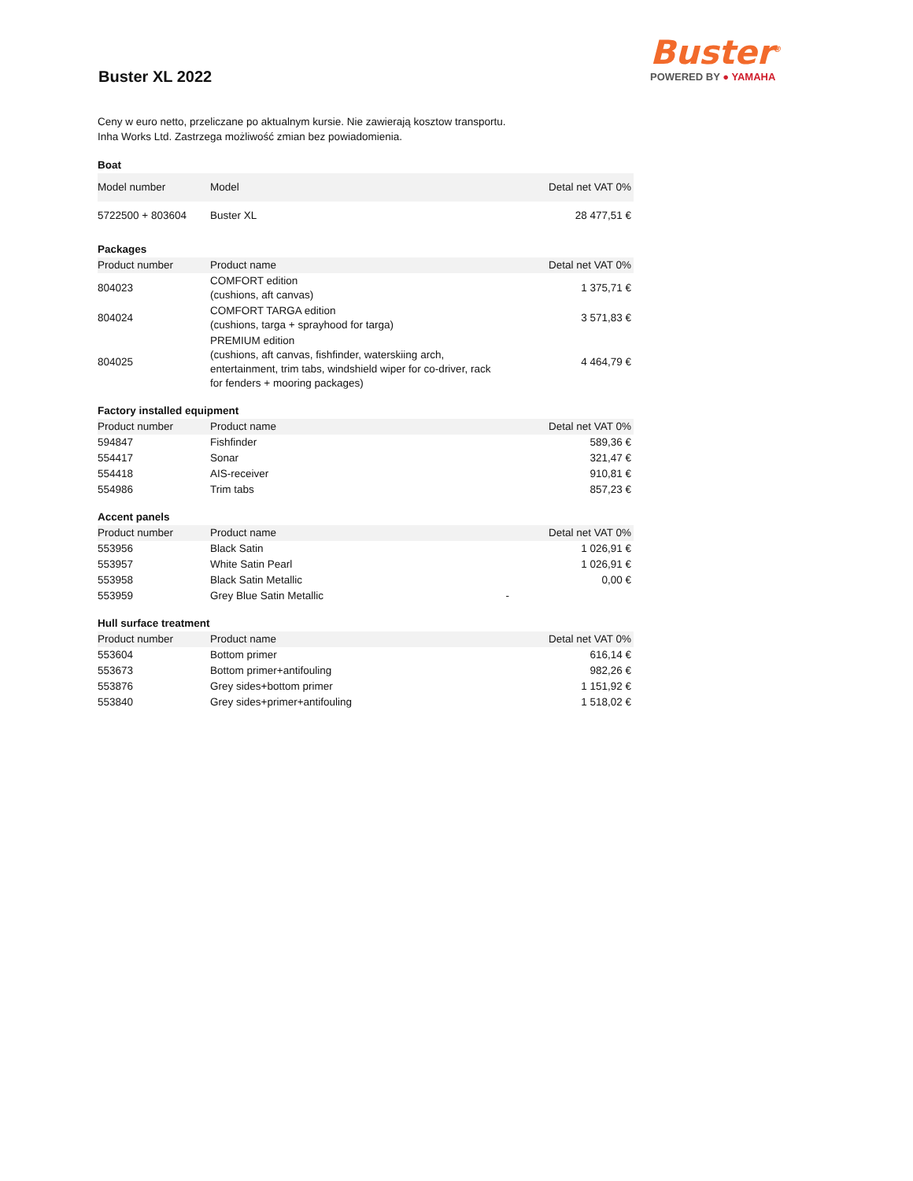Buster<sup>®</sup>
POWERED BY ● YAMAHA
Buster XL 2022
Ceny w euro netto, przeliczane po aktualnym kursie. Nie zawierają kosztow transportu.
Inha Works Ltd. Zastrzega możliwość zmian bez powiadomienia.
| Boat | | |
| Model number | Model | Detal net VAT 0% |
| 5722500 + 803604 | Buster XL | 28 477,51 € |
| Packages | | |
| Product number | Product name | Detal net VAT 0% |
| 804023 | COMFORT edition (cushions, aft canvas) | 1 375,71 € |
| 804024 | COMFORT TARGA edition (cushions, targa + sprayhood for targa) | 3 571,83 € |
| 804025 | PREMIUM edition (cushions, aft canvas, fishfinder, waterskiing arch, entertainment, trim tabs, windshield wiper for co-driver, rack for fenders + mooring packages) | 4 464,79 € |
| Factory installed equipment | | |
| Product number | Product name | Detal net VAT 0% |
| 594847 | Fishfinder | 589,36 € |
| 554417 | Sonar | 321,47 € |
| 554418 | AIS-receiver | 910,81 € |
| 554986 | Trim tabs | 857,23 € |
| Accent panels | | |
| Product number | Product name | Detal net VAT 0% |
| 553956 | Black Satin | 1 026,91 € |
| 553957 | White Satin Pearl | 1 026,91 € |
| 553958 | Black Satin Metallic | 0,00 € |
| 553959 | Grey Blue Satin Metallic | - |
| Hull surface treatment | | |
| Product number | Product name | Detal net VAT 0% |
| 553604 | Bottom primer | 616,14 € |
| 553673 | Bottom primer+antifouling | 982,26 € |
| 553876 | Grey sides+bottom primer | 1 151,92 € |
| 553840 | Grey sides+primer+antifouling | 1 518,02 € |